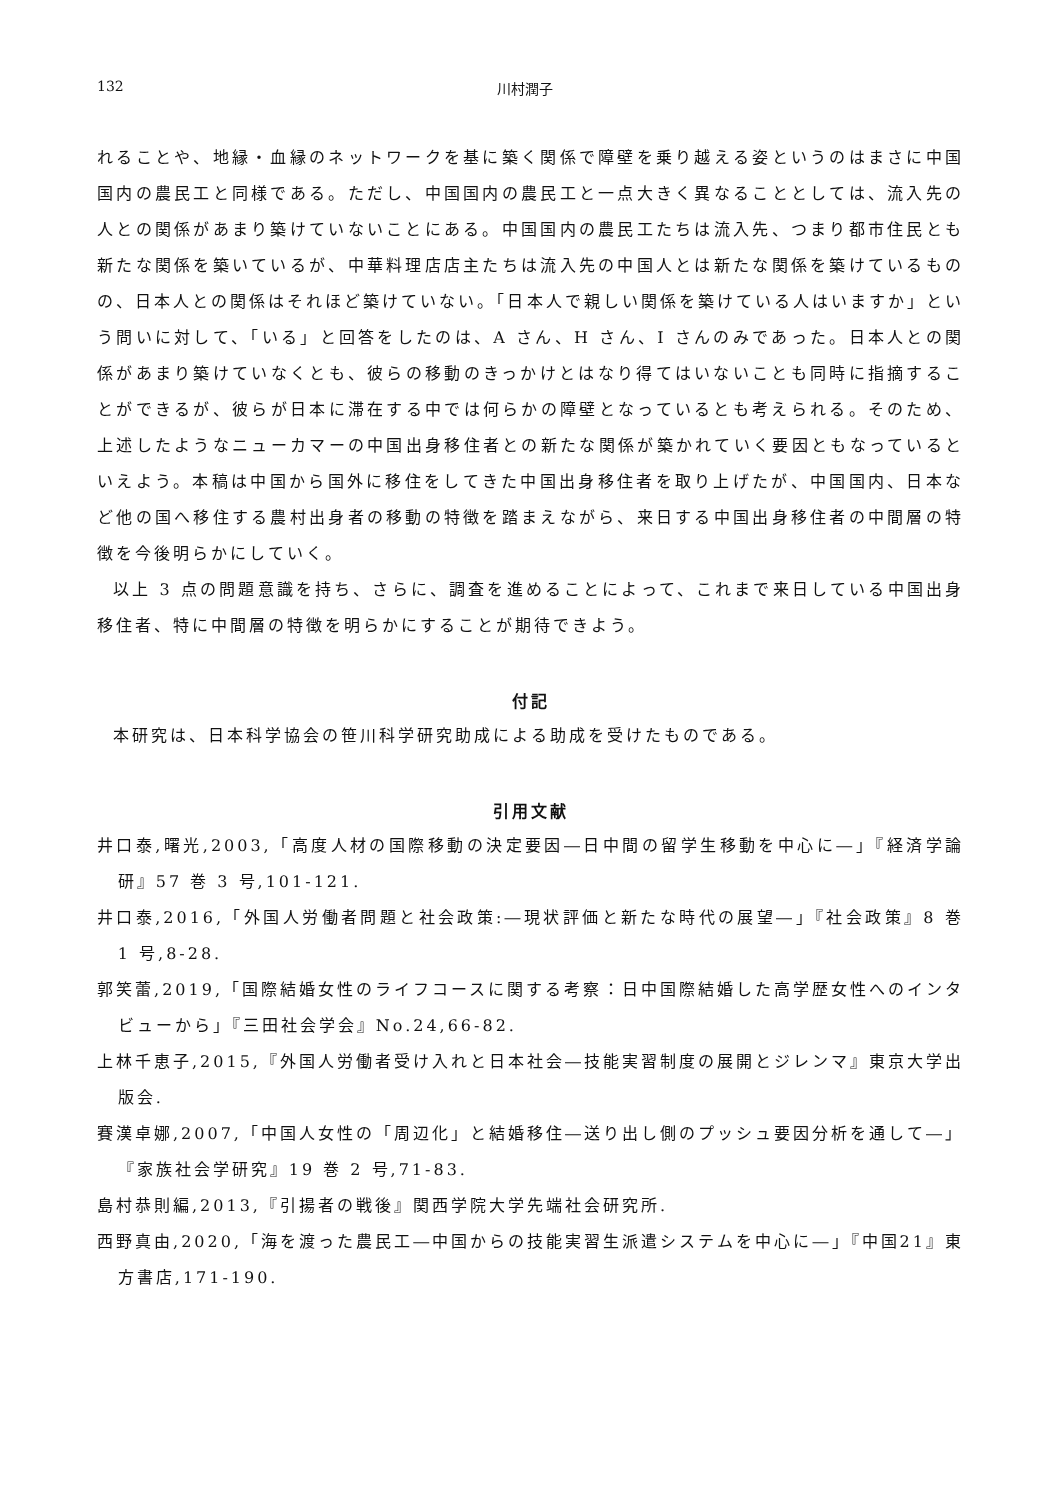132 川村潤子
れることや、地縁・血縁のネットワークを基に築く関係で障壁を乗り越える姿というのはまさに中国国内の農民工と同様である。ただし、中国国内の農民工と一点大きく異なることとしては、流入先の人との関係があまり築けていないことにある。中国国内の農民工たちは流入先、つまり都市住民とも新たな関係を築いているが、中華料理店店主たちは流入先の中国人とは新たな関係を築けているものの、日本人との関係はそれほど築けていない。「日本人で親しい関係を築けている人はいますか」という問いに対して、「いる」と回答をしたのは、A さん、H さん、I さんのみであった。日本人との関係があまり築けていなくとも、彼らの移動のきっかけとはなり得てはいないことも同時に指摘することができるが、彼らが日本に滞在する中では何らかの障壁となっているとも考えられる。そのため、上述したようなニューカマーの中国出身移住者との新たな関係が築かれていく要因ともなっているといえよう。本稿は中国から国外に移住をしてきた中国出身移住者を取り上げたが、中国国内、日本など他の国へ移住する農村出身者の移動の特徴を踏まえながら、来日する中国出身移住者の中間層の特徴を今後明らかにしていく。
以上 3 点の問題意識を持ち、さらに、調査を進めることによって、これまで来日している中国出身移住者、特に中間層の特徴を明らかにすることが期待できよう。
付記
本研究は、日本科学協会の笹川科学研究助成による助成を受けたものである。
引用文献
井口泰,曙光,2003,「高度人材の国際移動の決定要因―日中間の留学生移動を中心に―」『経済学論研』57 巻 3 号,101-121.
井口泰,2016,「外国人労働者問題と社会政策:―現状評価と新たな時代の展望―」『社会政策』8 巻 1 号,8-28.
郭笑蕾,2019,「国際結婚女性のライフコースに関する考察：日中国際結婚した高学歴女性へのインタビューから」『三田社会学会』No.24,66-82.
上林千恵子,2015,『外国人労働者受け入れと日本社会―技能実習制度の展開とジレンマ』東京大学出版会.
賽漢卓娜,2007,「中国人女性の「周辺化」と結婚移住―送り出し側のプッシュ要因分析を通して―」『家族社会学研究』19 巻 2 号,71-83.
島村恭則編,2013,『引揚者の戦後』関西学院大学先端社会研究所.
西野真由,2020,「海を渡った農民工―中国からの技能実習生派遣システムを中心に―」『中国21』東方書店,171-190.